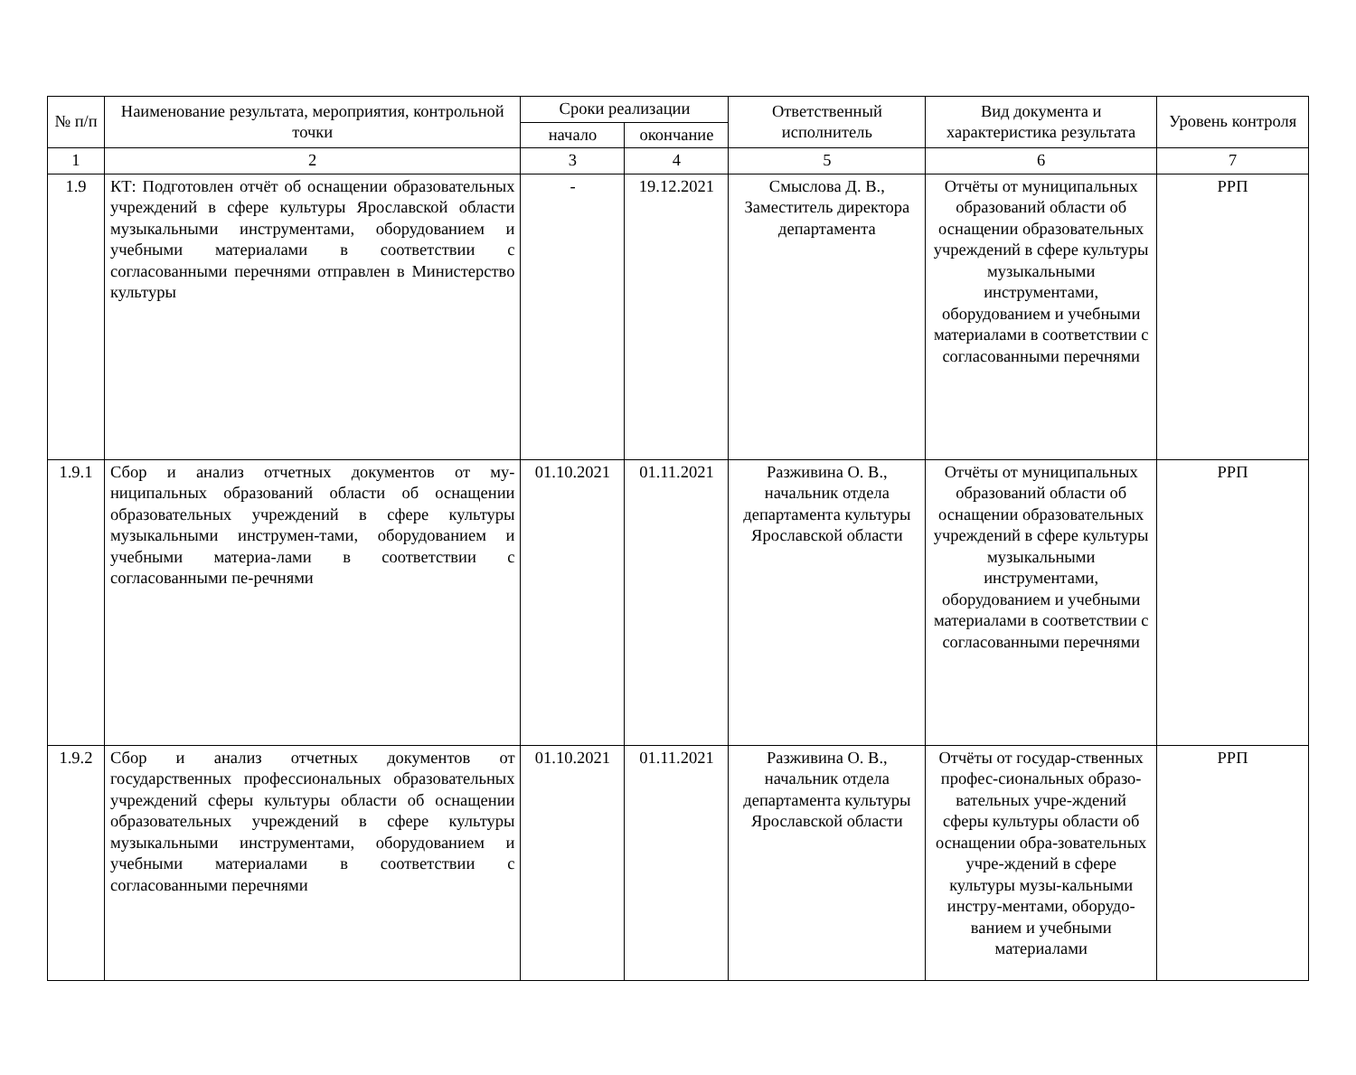| № п/п | Наименование результата, мероприятия, контрольной точки | Сроки реализации | | Ответственный исполнитель | Вид документа и характеристика результата | Уровень контроля |
| --- | --- | --- | --- | --- | --- | --- |
| | | начало | окончание | | | |
| 1 | 2 | 3 | 4 | 5 | 6 | 7 |
| 1.9 | КТ: Подготовлен отчёт об оснащении образовательных учреждений в сфере культуры Ярославской области музыкальными инструментами, оборудованием и учебными материалами в соответствии с согласованными перечнями отправлен в Министерство культуры | - | 19.12.2021 | Смыслова Д. В., Заместитель директора департамента | Отчёты от муниципальных образований области об оснащении образовательных учреждений в сфере культуры музыкальными инструментами, оборудованием и учебными материалами в соответствии с согласованными перечнями | РРП |
| 1.9.1 | Сбор и анализ отчетных документов от му-ниципальных образований области об оснащении образовательных учреждений в сфере культуры музыкальными инструмен-тами, оборудованием и учебными материа-лами в соответствии с согласованными пе-речнями | 01.10.2021 | 01.11.2021 | Разживина О. В., начальник отдела департамента культуры Ярославской области | Отчёты от муниципальных образований области об оснащении образовательных учреждений в сфере культуры музыкальными инструментами, оборудованием и учебными материалами в соответствии с согласованными перечнями | РРП |
| 1.9.2 | Сбор и анализ отчетных документов от государственных профессиональных образовательных учреждений сферы культуры области об оснащении образовательных учреждений в сфере культуры музыкальными инструментами, оборудованием и учебными материалами в соответствии с согласованными перечнями | 01.10.2021 | 01.11.2021 | Разживина О. В., начальник отдела департамента культуры Ярославской области | Отчёты от государ-ственных профес-сиональных образо-вательных учре-ждений сферы культуры области об оснащении обра-зовательных учре-ждений в сфере культуры музы-кальными инстру-ментами, оборудо-ванием и учебными материалами | РРП |